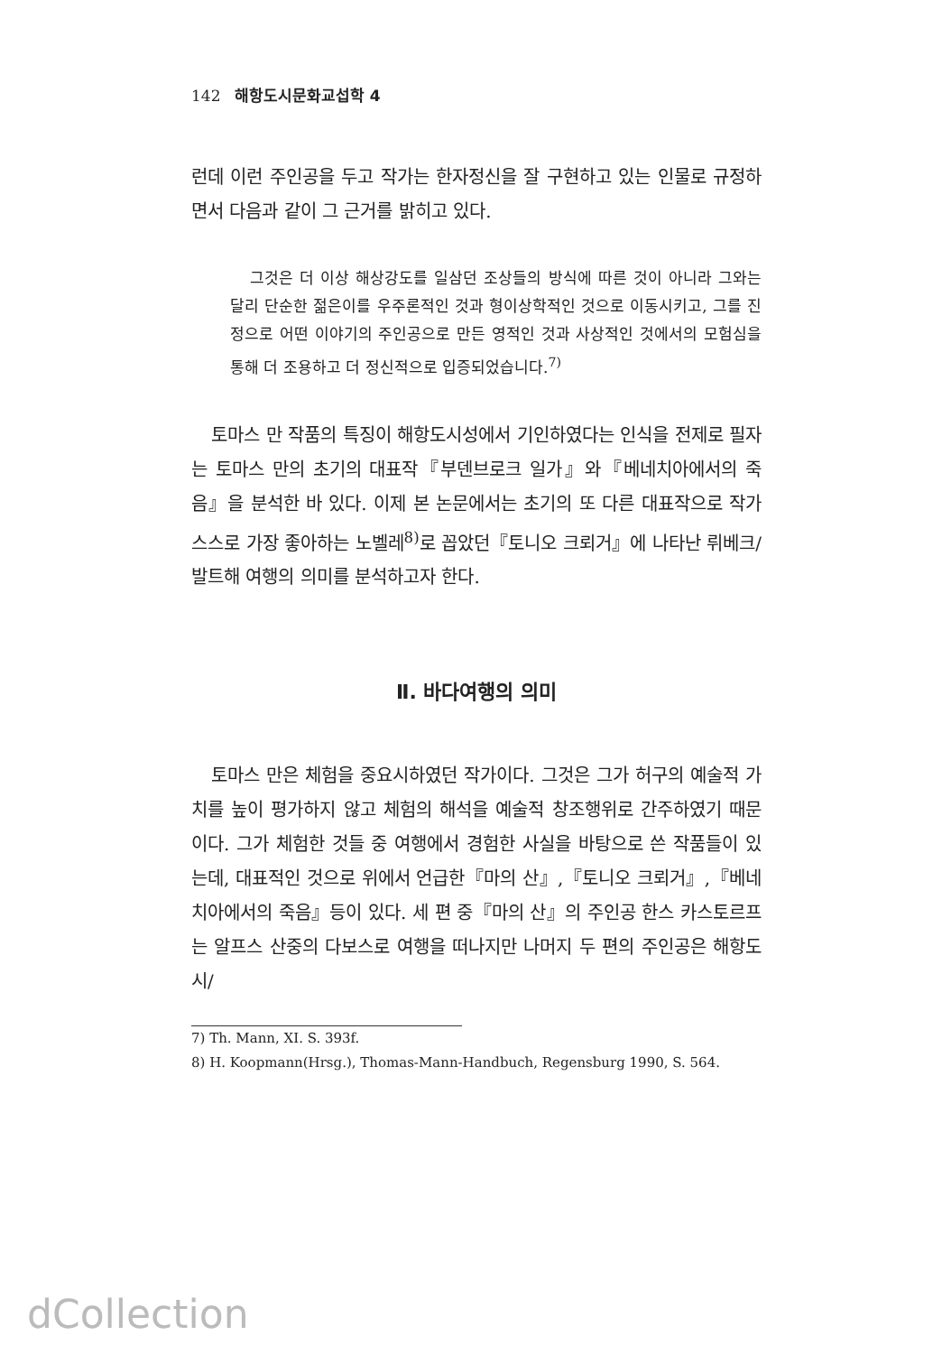142 해항도시문화교섭학 4
런데 이런 주인공을 두고 작가는 한자정신을 잘 구현하고 있는 인물로 규정하면서 다음과 같이 그 근거를 밝히고 있다.
그것은 더 이상 해상강도를 일삼던 조상들의 방식에 따른 것이 아니라 그와는 달리 단순한 젊은이를 우주론적인 것과 형이상학적인 것으로 이동시키고, 그를 진정으로 어떤 이야기의 주인공으로 만든 영적인 것과 사상적인 것에서의 모험심을 통해 더 조용하고 더 정신적으로 입증되었습니다.<sup>7)</sup>
토마스 만 작품의 특징이 해항도시성에서 기인하였다는 인식을 전제로 필자는 토마스 만의 초기의 대표작『부덴브로크 일가』와『베네치아에서의 죽음』을 분석한 바 있다. 이제 본 논문에서는 초기의 또 다른 대표작으로 작가 스스로 가장 좋아하는 노벨레<sup>8)</sup>로 꼽았던『토니오 크뢰거』에 나타난 뤼베크/발트해 여행의 의미를 분석하고자 한다.
Ⅱ. 바다여행의 의미
토마스 만은 체험을 중요시하였던 작가이다. 그것은 그가 허구의 예술적 가치를 높이 평가하지 않고 체험의 해석을 예술적 창조행위로 간주하였기 때문이다. 그가 체험한 것들 중 여행에서 경험한 사실을 바탕으로 쓴 작품들이 있는데, 대표적인 것으로 위에서 언급한『마의 산』,『토니오 크뢰거』,『베네치아에서의 죽음』등이 있다. 세 편 중『마의 산』의 주인공 한스 카스토르프는 알프스 산중의 다보스로 여행을 떠나지만 나머지 두 편의 주인공은 해항도시/
7) Th. Mann, XI. S. 393f.
8) H. Koopmann(Hrsg.), Thomas-Mann-Handbuch, Regensburg 1990, S. 564.
dCollection